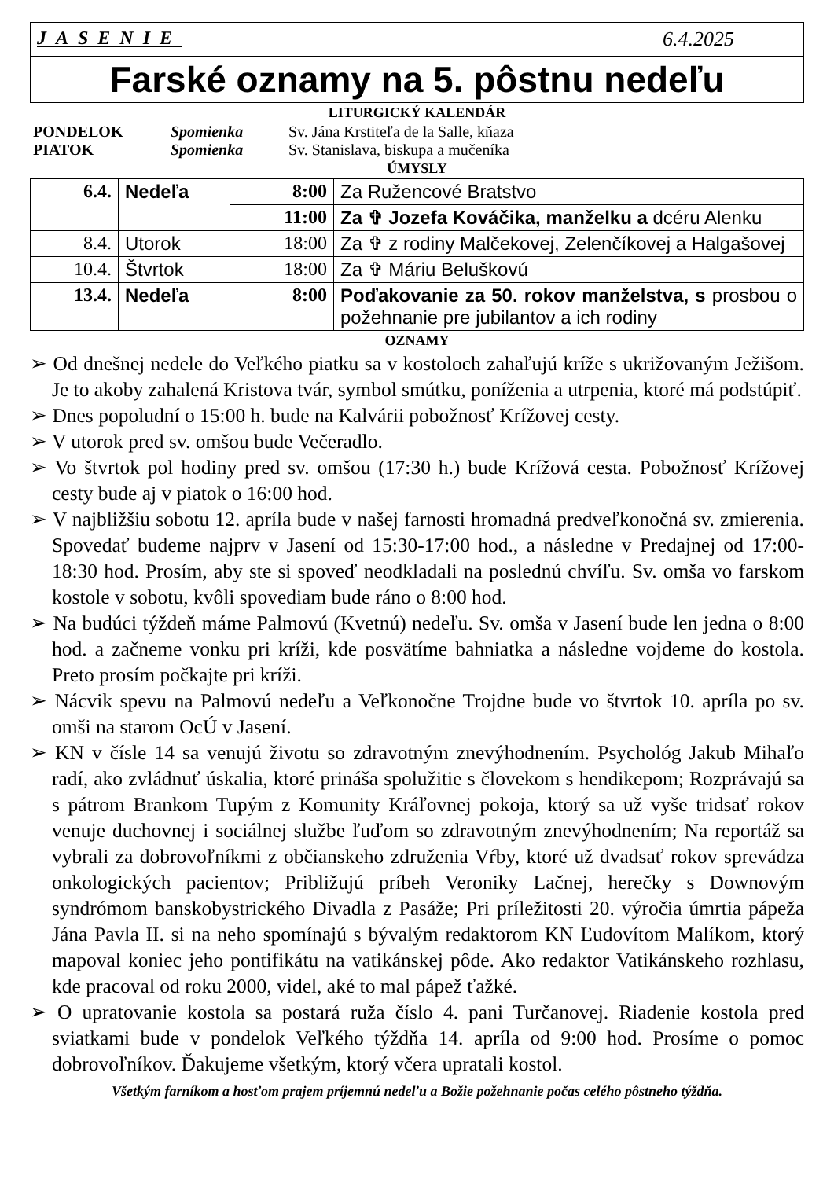JASENIE 6.4.2025
Farské oznamy na 5. pôstnu nedeľu
LITURGICKÝ KALENDÁR
PONDELOK Spomienka Sv. Jána Krstiteľa de la Salle, kňaza PIATOK Spomienka Sv. Stanislava, biskupa a mučeníka
ÚMYSLY
| 6.4. | Nedeľa | 8:00 | Za Ružencové Bratstvo |
| | | 11:00 | Za ✞ Jozefa Kováčika, manželku a dcéru Alenku |
| 8.4. | Utorok | 18:00 | Za ✞ z rodiny Malčekovej, Zelenčíkovej a Halgašovej |
| 10.4. | Štvrtok | 18:00 | Za ✞ Máriu Beluškovú |
| 13.4. | Nedeľa | 8:00 | Poďakovanie za 50. rokov manželstva, s prosbou o požehnanie pre jubilantov a ich rodiny |
OZNAMY
➢ Od dnešnej nedele do Veľkého piatku sa v kostoloch zahaľujú kríže s ukrižovaným Ježišom. Je to akoby zahalená Kristova tvár, symbol smútku, poníženia a utrpenia, ktoré má podstúpiť.
➢ Dnes popoludní o 15:00 h. bude na Kalvárii pobožnosť Krížovej cesty.
➢ V utorok pred sv. omšou bude Večeradlo.
➢ Vo štvrtok pol hodiny pred sv. omšou (17:30 h.) bude Krížová cesta. Pobožnosť Krížovej cesty bude aj v piatok o 16:00 hod.
➢ V najbližšiu sobotu 12. apríla bude v našej farnosti hromadná predveľkonočná sv. zmierenia. Spovedať budeme najprv v Jasení od 15:30-17:00 hod., a následne v Predajnej od 17:00-18:30 hod. Prosím, aby ste si spoveď neodkladali na poslednú chvíľu. Sv. omša vo farskom kostole v sobotu, kvôli spovediam bude ráno o 8:00 hod.
➢ Na budúci týždeň máme Palmovú (Kvetnú) nedeľu. Sv. omša v Jasení bude len jedna o 8:00 hod. a začneme vonku pri kríži, kde posvätíme bahniatka a následne vojdeme do kostola. Preto prosím počkajte pri kríži.
➢ Nácvik spevu na Palmovú nedeľu a Veľkonočne Trojdne bude vo štvrtok 10. apríla po sv. omši na starom OcÚ v Jasení.
➢ KN v čísle 14 sa venujú životu so zdravotným znevýhodnením. Psychológ Jakub Mihaľo radí, ako zvládnuť úskalia, ktoré prináša spolužitie s človekom s hendikepom; Rozprávajú sa s pátrom Brankom Tupým z Komunity Kráľovnej pokoja, ktorý sa už vyše tridsať rokov venuje duchovnej i sociálnej službe ľuďom so zdravotným znevýhodnením; Na reportáž sa vybrali za dobrovoľníkmi z občianskeho združenia Vŕby, ktoré už dvadsať rokov sprevádza onkologických pacientov; Približujú príbeh Veroniky Lačnej, herečky s Downovým syndrómom banskobystrického Divadla z Pasáže; Pri príležitosti 20. výročia úmrtia pápeža Jána Pavla II. si na neho spomínajú s bývalým redaktorom KN Ľudovítom Malíkom, ktorý mapoval koniec jeho pontifikátu na vatikánskej pôde. Ako redaktor Vatikánskeho rozhlasu, kde pracoval od roku 2000, videl, aké to mal pápež ťažké.
➢ O upratovanie kostola sa postará ruža číslo 4. pani Turčanovej. Riadenie kostola pred sviatkami bude v pondelok Veľkého týždňa 14. apríla od 9:00 hod. Prosíme o pomoc dobrovoľníkov. Ďakujeme všetkým, ktorý včera upratali kostol.
Všetkým farníkom a hosťom prajem príjemnú nedeľu a Božie požehnanie počas celého pôstneho týždňa.